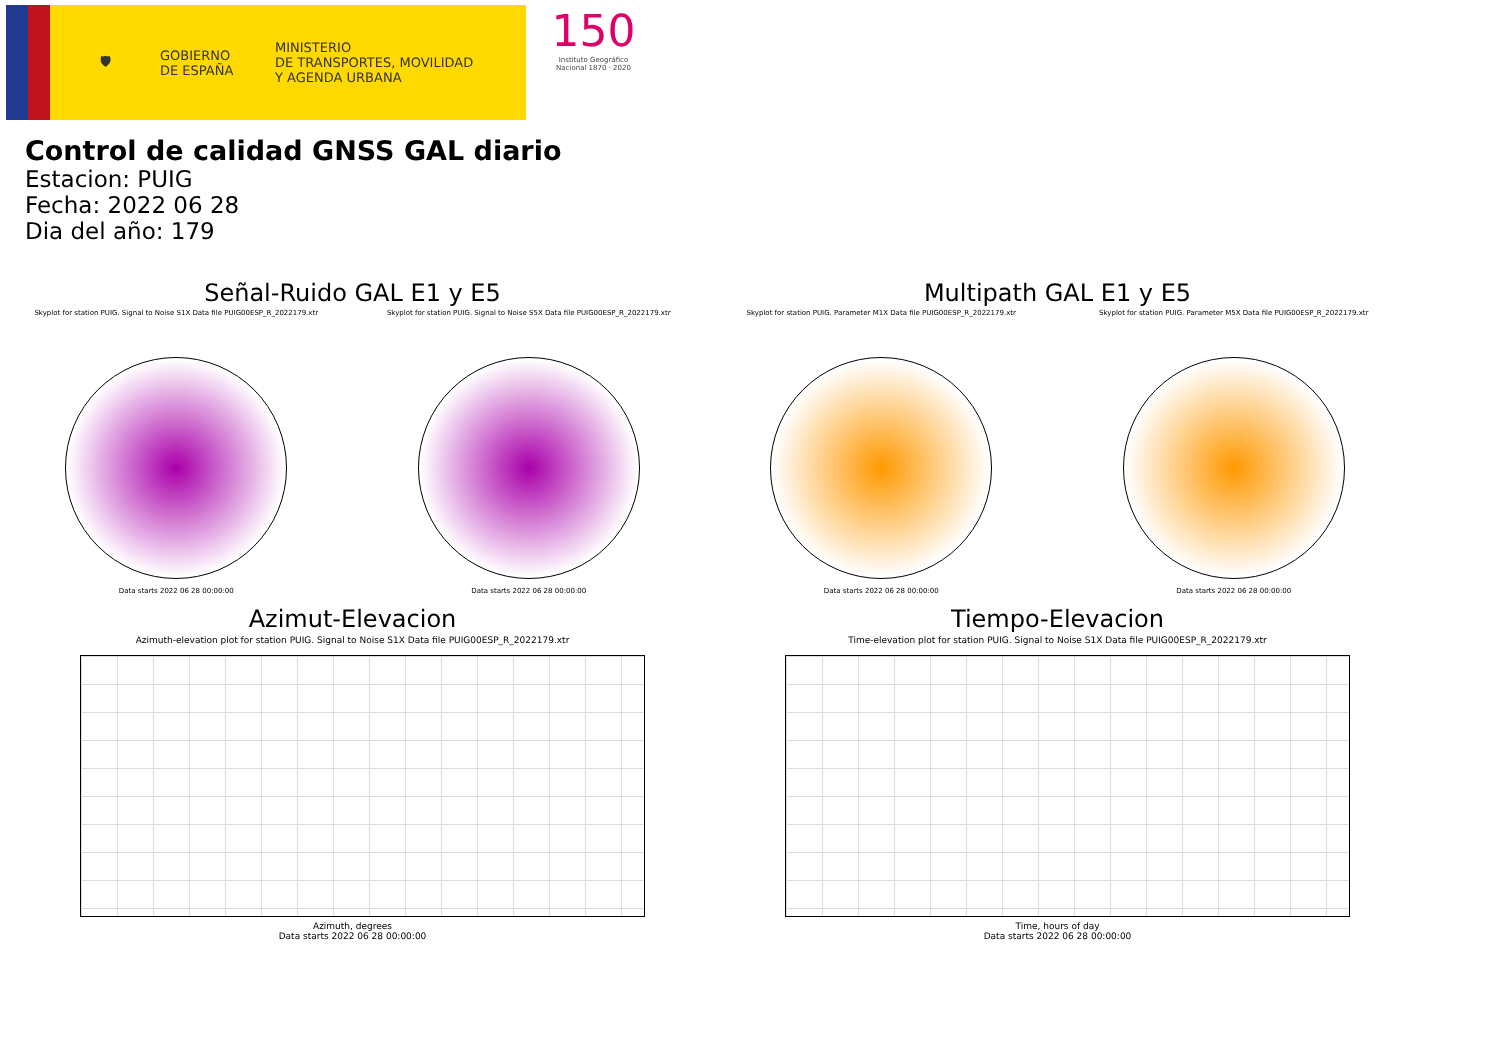🛡
GOBIERNO
DE ESPAÑA
MINISTERIO
DE TRANSPORTES, MOVILIDAD
Y AGENDA URBANA
150
Instituto Geográfico Nacional 1870 · 2020
Control de calidad GNSS GAL diario
Estacion: PUIG
Fecha: 2022 06 28
Dia del año: 179
Señal-Ruido GAL E1 y E5
Skyplot for station PUIG. Signal to Noise S1X Data file PUIG00ESP_R_2022179.xtr
Data starts 2022 06 28 00:00:00
Skyplot for station PUIG. Signal to Noise S5X Data file PUIG00ESP_R_2022179.xtr
Data starts 2022 06 28 00:00:00
Multipath GAL E1 y E5
Skyplot for station PUIG. Parameter M1X Data file PUIG00ESP_R_2022179.xtr
Data starts 2022 06 28 00:00:00
Skyplot for station PUIG. Parameter M5X Data file PUIG00ESP_R_2022179.xtr
Data starts 2022 06 28 00:00:00
Azimut-Elevacion
Azimuth-elevation plot for station PUIG. Signal to Noise S1X Data file PUIG00ESP_R_2022179.xtr
Azimuth, degrees
Data starts 2022 06 28 00:00:00
Tiempo-Elevacion
Time-elevation plot for station PUIG. Signal to Noise S1X Data file PUIG00ESP_R_2022179.xtr
Time, hours of day
Data starts 2022 06 28 00:00:00